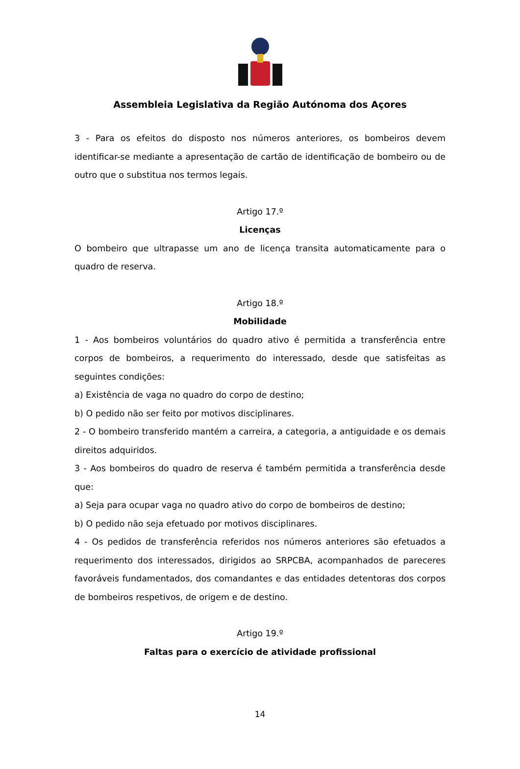Assembleia Legislativa da Região Autónoma dos Açores
3 - Para os efeitos do disposto nos números anteriores, os bombeiros devem identificar-se mediante a apresentação de cartão de identificação de bombeiro ou de outro que o substitua nos termos legais.
Artigo 17.º
Licenças
O bombeiro que ultrapasse um ano de licença transita automaticamente para o quadro de reserva.
Artigo 18.º
Mobilidade
1 - Aos bombeiros voluntários do quadro ativo é permitida a transferência entre corpos de bombeiros, a requerimento do interessado, desde que satisfeitas as seguintes condições:
a) Existência de vaga no quadro do corpo de destino;
b) O pedido não ser feito por motivos disciplinares.
2 - O bombeiro transferido mantém a carreira, a categoria, a antiguidade e os demais direitos adquiridos.
3 - Aos bombeiros do quadro de reserva é também permitida a transferência desde que:
a) Seja para ocupar vaga no quadro ativo do corpo de bombeiros de destino;
b) O pedido não seja efetuado por motivos disciplinares.
4 - Os pedidos de transferência referidos nos números anteriores são efetuados a requerimento dos interessados, dirigidos ao SRPCBA, acompanhados de pareceres favoráveis fundamentados, dos comandantes e das entidades detentoras dos corpos de bombeiros respetivos, de origem e de destino.
Artigo 19.º
Faltas para o exercício de atividade profissional
14